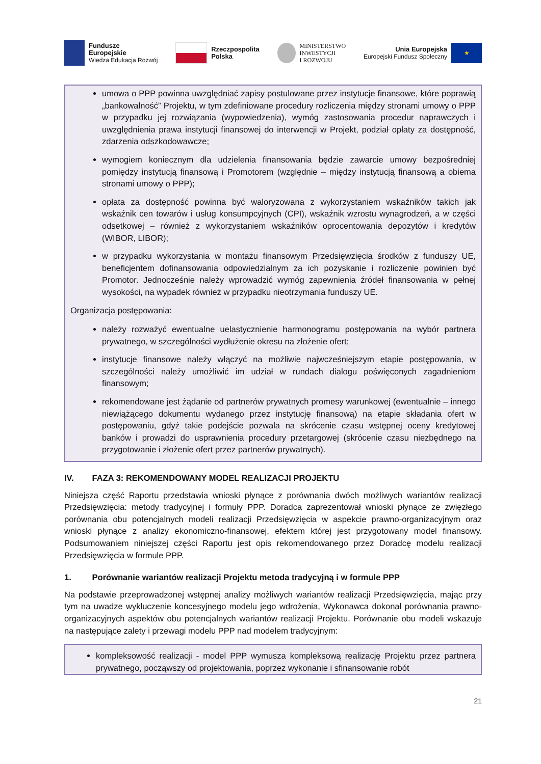Fundusze
Europejskie
Wiedza Edukacja Rozwój
Rzeczpospolita
Polska
MINISTERSTWO
INWESTYCJI
I ROZWOJU
Unia Europejska
Europejski Fundusz Społeczny
★
umowa o PPP powinna uwzględniać zapisy postulowane przez instytucje finansowe, które poprawią „bankowalność” Projektu, w tym zdefiniowane procedury rozliczenia między stronami umowy o PPP w przypadku jej rozwiązania (wypowiedzenia), wymóg zastosowania procedur naprawczych i uwzględnienia prawa instytucji finansowej do interwencji w Projekt, podział opłaty za dostępność, zdarzenia odszkodowawcze;
wymogiem koniecznym dla udzielenia finansowania będzie zawarcie umowy bezpośredniej pomiędzy instytucją finansową i Promotorem (względnie – między instytucją finansową a obiema stronami umowy o PPP);
opłata za dostępność powinna być waloryzowana z wykorzystaniem wskaźników takich jak wskaźnik cen towarów i usług konsumpcyjnych (CPI), wskaźnik wzrostu wynagrodzeń, a w części odsetkowej – również z wykorzystaniem wskaźników oprocentowania depozytów i kredytów (WIBOR, LIBOR);
w przypadku wykorzystania w montażu finansowym Przedsięwzięcia środków z funduszy UE, beneficjentem dofinansowania odpowiedzialnym za ich pozyskanie i rozliczenie powinien być Promotor. Jednocześnie należy wprowadzić wymóg zapewnienia źródeł finansowania w pełnej wysokości, na wypadek również w przypadku nieotrzymania funduszy UE.
Organizacja postępowania:
należy rozważyć ewentualne uelastycznienie harmonogramu postępowania na wybór partnera prywatnego, w szczególności wydłużenie okresu na złożenie ofert;
instytucje finansowe należy włączyć na możliwie najwcześniejszym etapie postępowania, w szczególności należy umożliwić im udział w rundach dialogu poświęconych zagadnieniom finansowym;
rekomendowane jest żądanie od partnerów prywatnych promesy warunkowej (ewentualnie – innego niewiążącego dokumentu wydanego przez instytucję finansową) na etapie składania ofert w postępowaniu, gdyż takie podejście pozwala na skrócenie czasu wstępnej oceny kredytowej banków i prowadzi do usprawnienia procedury przetargowej (skrócenie czasu niezbędnego na przygotowanie i złożenie ofert przez partnerów prywatnych).
IV. FAZA 3: REKOMENDOWANY MODEL REALIZACJI PROJEKTU
Niniejsza część Raportu przedstawia wnioski płynące z porównania dwóch możliwych wariantów realizacji Przedsięwzięcia: metody tradycyjnej i formuły PPP. Doradca zaprezentował wnioski płynące ze zwięzłego porównania obu potencjalnych modeli realizacji Przedsięwzięcia w aspekcie prawno-organizacyjnym oraz wnioski płynące z analizy ekonomiczno-finansowej, efektem której jest przygotowany model finansowy. Podsumowaniem niniejszej części Raportu jest opis rekomendowanego przez Doradcę modelu realizacji Przedsięwzięcia w formule PPP.
1. Porównanie wariantów realizacji Projektu metoda tradycyjną i w formule PPP
Na podstawie przeprowadzonej wstępnej analizy możliwych wariantów realizacji Przedsięwzięcia, mając przy tym na uwadze wykluczenie koncesyjnego modelu jego wdrożenia, Wykonawca dokonał porównania prawno-organizacyjnych aspektów obu potencjalnych wariantów realizacji Projektu. Porównanie obu modeli wskazuje na następujące zalety i przewagi modelu PPP nad modelem tradycyjnym:
kompleksowość realizacji - model PPP wymusza kompleksową realizację Projektu przez partnera prywatnego, począwszy od projektowania, poprzez wykonanie i sfinansowanie robót
21